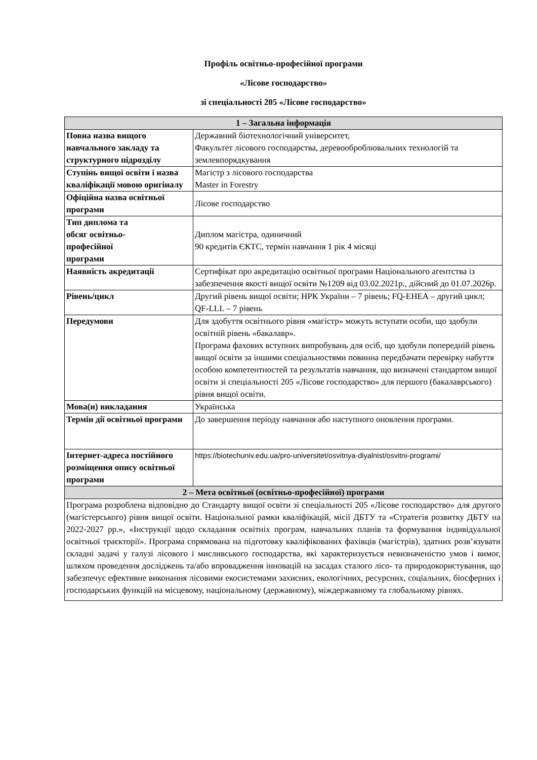Профіль освітньо-професійної програми
«Лісове господарство»
зі спеціальності 205 «Лісове господарство»
| 1 – Загальна інформація | |
| --- | --- |
| Повна назва вищого навчального закладу та структурного підрозділу | Державний біотехнологічний університет, Факультет лісового господарства, деревооброблювальних технологій та землевпорядкування |
| Ступінь вищої освіти і назва кваліфікації мовою оригіналу | Магістр з лісового господарства Master in Forestry |
| Офіційна назва освітньої програми | Лісове господарство |
| Тип диплома та обсяг освітньо- професійної програми | Диплом магістра, одиничний 90 кредитів ЄКТС, термін навчання 1 рік 4 місяці |
| Наявність акредитації | Сертифікат про акредитацію освітньої програми Національного агентства із забезпечення якості вищої освіти №1209 від 03.02.2021р., дійсний до 01.07.2026р. |
| Рівень/цикл | Другий рівень вищої освіти; НРК України – 7 рівень; FQ-EHEA – другий цикл; QF-LLL – 7 рівень |
| Передумови | Для здобуття освітнього рівня «магістр» можуть вступати особи, що здобули освітній рівень «бакалавр». Програма фахових вступних випробувань для осіб, що здобули попередній рівень вищої освіти за іншими спеціальностями повинна передбачати перевірку набуття особою компетентностей та результатів навчання, що визначені стандартом вищої освіти зі спеціальності 205 «Лісове господарство» для першого (бакалаврського) рівня вищої освіти. |
| Мова(и) викладання | Українська |
| Термін дії освітньої програми | До завершення періоду навчання або наступного оновлення програми. |
| Інтернет-адреса постійного розміщення опису освітньої програми | https://biotechuniv.edu.ua/pro-universitet/osvitnya-diyalnist/osvitni-programi/ |
| 2 – Мета освітньої (освітньо-професійної) програми | |
| Програма розроблена відповідно до Стандарту вищої освіти зі спеціальності 205 «Лісове господарство» для другого (магістерського) рівня вищої освіти. Національної рамки кваліфікацій, місії ДБТУ та «Стратегія розвитку ДБТУ на 2022-2027 рр.», «Інструкції щодо складання освітніх програм, навчальних планів та формування індивідуальної освітньої траєкторії». Програма спрямована на підготовку кваліфікованих фахівців (магістрів), здатних розв’язувати складні задачі у галузі лісового і мисливського господарства, які характеризується невизначеністю умов і вимог, шляхом проведення досліджень та/або впровадження інновацій на засадах сталого лісо- та природокористування, що забезпечує ефективне виконання лісовими екосистемами захисних, екологічних, ресурсних, соціальних, біосферних і господарських функцій на місцевому, національному (державному), міждержавному та глобальному рівнях. | |